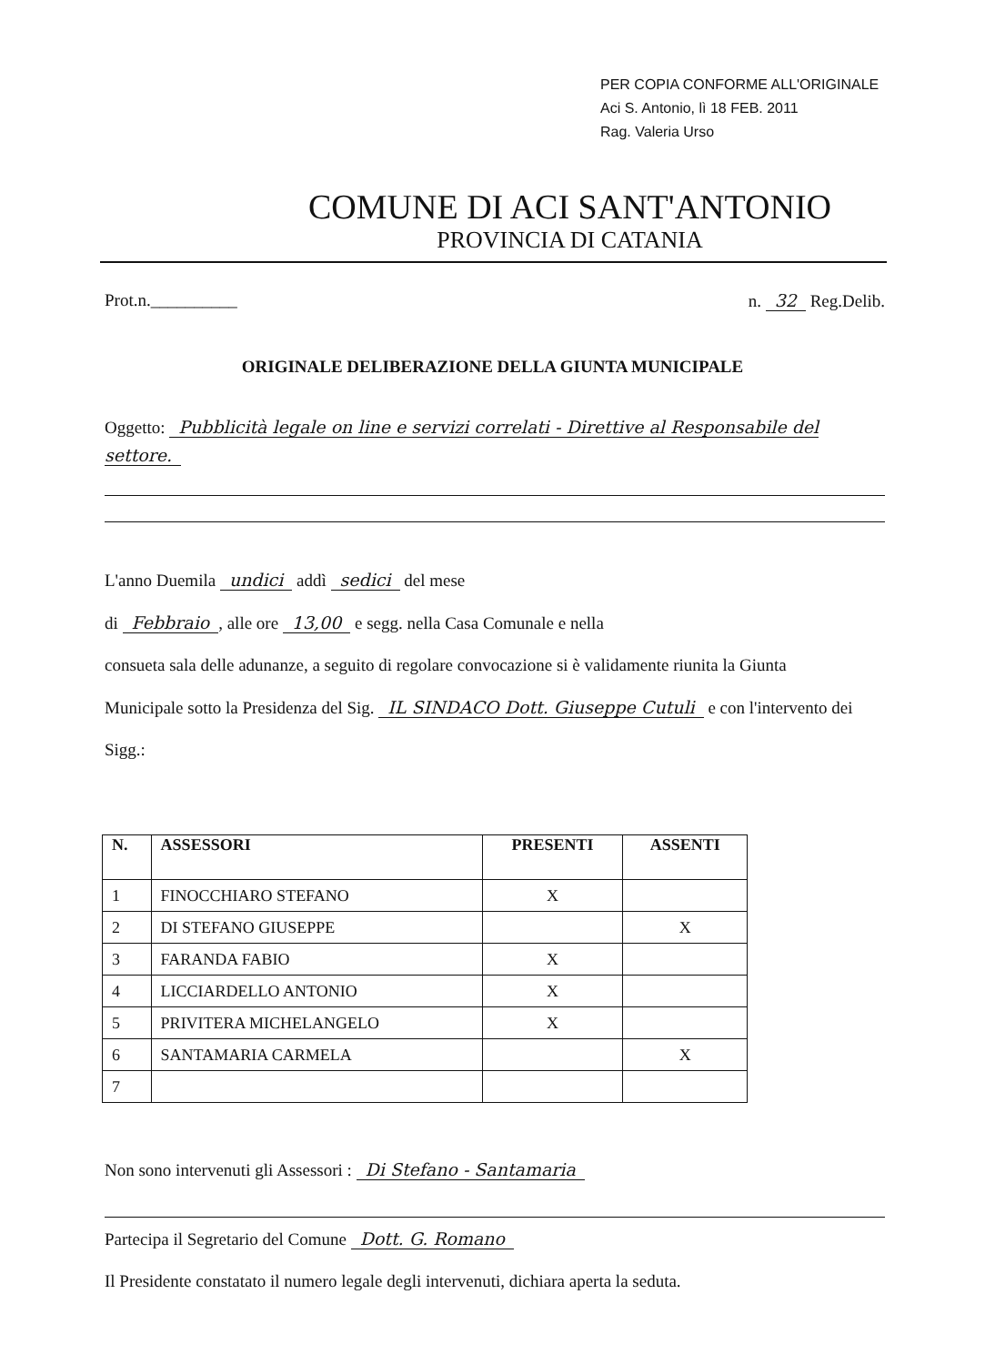PER COPIA CONFORME ALL'ORIGINALE
Aci S. Antonio, lì 18 FEB. 2011
Rag. Valeria Urso
COMUNE DI ACI SANT'ANTONIO
PROVINCIA DI CATANIA
Prot.n.__________ n. 32 Reg.Delib.
ORIGINALE DELIBERAZIONE DELLA GIUNTA MUNICIPALE
Oggetto: Pubblicità legale on line e servizi correlati - Direttive al Responsabile del settore.
L'anno Duemila undici addì sedici del mese
di Febbraio, alle ore 13,00 e segg. nella Casa Comunale e nella
consueta sala delle adunanze, a seguito di regolare convocazione si è validamente riunita la Giunta
Municipale sotto la Presidenza del Sig. IL SINDACO Dott. Giuseppe Cutuli e con l'intervento dei Sigg.:
| N. | ASSESSORI | PRESENTI | ASSENTI |
| --- | --- | --- | --- |
| 1 | FINOCCHIARO STEFANO | X | |
| 2 | DI STEFANO GIUSEPPE | | X |
| 3 | FARANDA FABIO | X | |
| 4 | LICCIARDELLO ANTONIO | X | |
| 5 | PRIVITERA MICHELANGELO | X | |
| 6 | SANTAMARIA CARMELA | | X |
| 7 | | | |
Non sono intervenuti gli Assessori : Di Stefano - Santamaria
Partecipa il Segretario del Comune Dott. G. Romano
Il Presidente constatato il numero legale degli intervenuti, dichiara aperta la seduta.